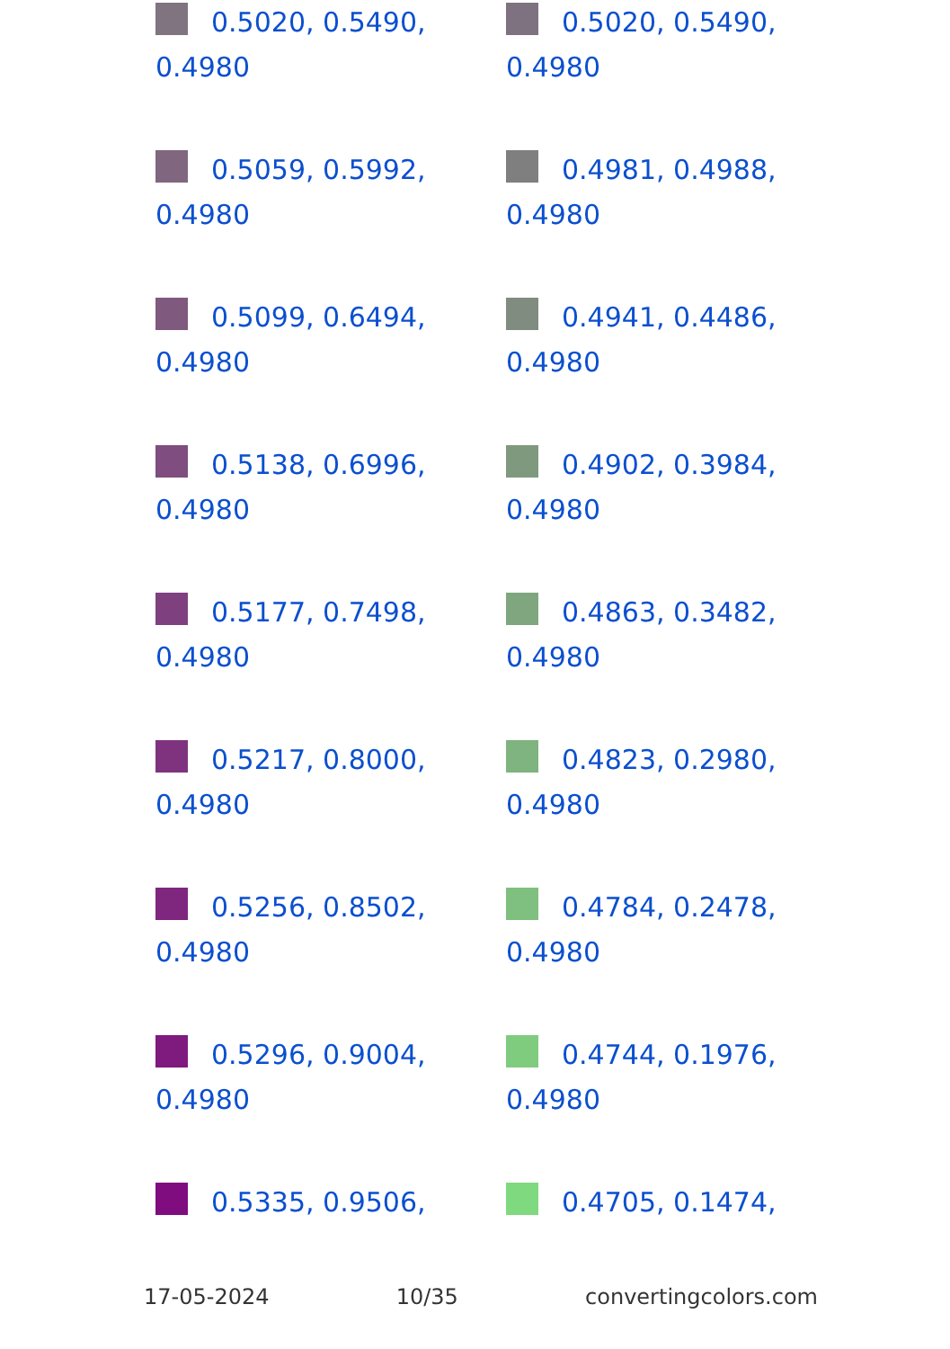0.5020, 0.5490, 0.4980
0.5020, 0.5490, 0.4980
0.5059, 0.5992, 0.4980
0.4981, 0.4988, 0.4980
0.5099, 0.6494, 0.4980
0.4941, 0.4486, 0.4980
0.5138, 0.6996, 0.4980
0.4902, 0.3984, 0.4980
0.5177, 0.7498, 0.4980
0.4863, 0.3482, 0.4980
0.5217, 0.8000, 0.4980
0.4823, 0.2980, 0.4980
0.5256, 0.8502, 0.4980
0.4784, 0.2478, 0.4980
0.5296, 0.9004, 0.4980
0.4744, 0.1976, 0.4980
0.5335, 0.9506,
0.4705, 0.1474,
17-05-2024 10/35 convertingcolors.com